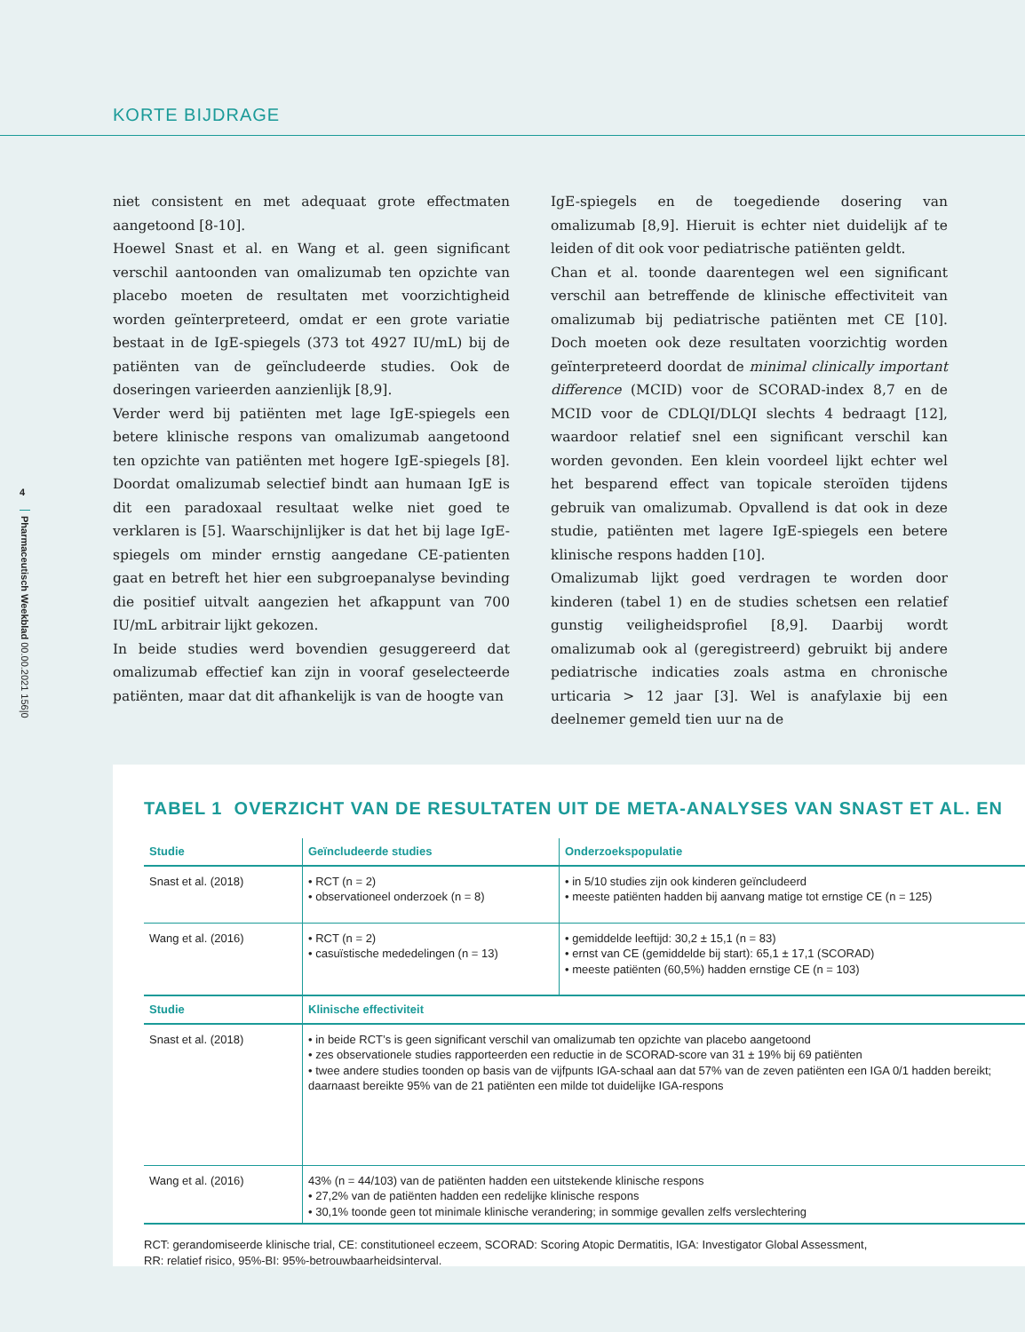KORTE BIJDRAGE
4
Pharmaceutisch Weekblad 00.00.2021 156|0
niet consistent en met adequaat grote effectmaten aangetoond [8-10].
Hoewel Snast et al. en Wang et al. geen significant verschil aantoonden van omalizumab ten opzichte van placebo moeten de resultaten met voorzichtigheid worden geïnterpreteerd, omdat er een grote variatie bestaat in de IgE-spiegels (373 tot 4927 IU/mL) bij de patiënten van de geïncludeerde studies. Ook de doseringen varieerden aanzienlijk [8,9].
Verder werd bij patiënten met lage IgE-spiegels een betere klinische respons van omalizumab aangetoond ten opzichte van patiënten met hogere IgE-spiegels [8]. Doordat omalizumab selectief bindt aan humaan IgE is dit een paradoxaal resultaat welke niet goed te verklaren is [5]. Waarschijnlijker is dat het bij lage IgE-spiegels om minder ernstig aangedane CE-patienten gaat en betreft het hier een subgroepanalyse bevinding die positief uitvalt aangezien het afkappunt van 700 IU/mL arbitrair lijkt gekozen.
In beide studies werd bovendien gesuggereerd dat omalizumab effectief kan zijn in vooraf geselecteerde patiënten, maar dat dit afhankelijk is van de hoogte van
IgE-spiegels en de toegediende dosering van omalizumab [8,9]. Hieruit is echter niet duidelijk af te leiden of dit ook voor pediatrische patiënten geldt.
Chan et al. toonde daarentegen wel een significant verschil aan betreffende de klinische effectiviteit van omalizumab bij pediatrische patiënten met CE [10]. Doch moeten ook deze resultaten voorzichtig worden geïnterpreteerd doordat de minimal clinically important difference (MCID) voor de SCORAD-index 8,7 en de MCID voor de CDLQI/DLQI slechts 4 bedraagt [12], waardoor relatief snel een significant verschil kan worden gevonden. Een klein voordeel lijkt echter wel het besparend effect van topicale steroïden tijdens gebruik van omalizumab. Opvallend is dat ook in deze studie, patiënten met lagere IgE-spiegels een betere klinische respons hadden [10].
Omalizumab lijkt goed verdragen te worden door kinderen (tabel 1) en de studies schetsen een relatief gunstig veiligheidsprofiel [8,9]. Daarbij wordt omalizumab ook al (geregistreerd) gebruikt bij andere pediatrische indicaties zoals astma en chronische urticaria > 12 jaar [3]. Wel is anafylaxie bij een deelnemer gemeld tien uur na de
TABEL 1 OVERZICHT VAN DE RESULTATEN UIT DE META-ANALYSES VAN SNAST ET AL. EN
| Studie | Geïncludeerde studies | Onderzoekspopulatie |
| --- | --- | --- |
| Snast et al. (2018) | • RCT (n = 2) • observationeel onderzoek (n = 8) | • in 5/10 studies zijn ook kinderen geïncludeerd • meeste patiënten hadden bij aanvang matige tot ernstige CE (n = 125) |
| Wang et al. (2016) | • RCT (n = 2) • casuïstische mededelingen (n = 13) | • gemiddelde leeftijd: 30,2 ± 15,1 (n = 83) • ernst van CE (gemiddelde bij start): 65,1 ± 17,1 (SCORAD) • meeste patiënten (60,5%) hadden ernstige CE (n = 103) |
| Studie | Klinische effectiviteit | |
| Snast et al. (2018) | • in beide RCT’s is geen significant verschil van omalizumab ten opzichte van placebo aangetoond • zes observationele studies rapporteerden een reductie in de SCORAD-score van 31 ± 19% bij 69 patiënten • twee andere studies toonden op basis van de vijfpunts IGA-schaal aan dat 57% van de zeven patiënten een IGA 0/1 hadden bereikt; daarnaast bereikte 95% van de 21 patiënten een milde tot duidelijke IGA-respons | |
| Wang et al. (2016) | 43% (n = 44/103) van de patiënten hadden een uitstekende klinische respons • 27,2% van de patiënten hadden een redelijke klinische respons • 30,1% toonde geen tot minimale klinische verandering; in sommige gevallen zelfs verslechtering | |
RCT: gerandomiseerde klinische trial, CE: constitutioneel eczeem, SCORAD: Scoring Atopic Dermatitis, IGA: Investigator Global Assessment,
RR: relatief risico, 95%-BI: 95%-betrouwbaarheidsinterval.